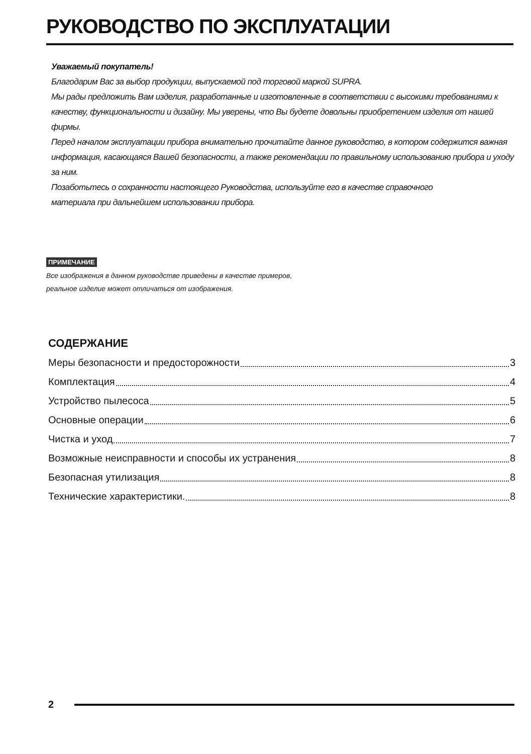РУКОВОДСТВО ПО ЭКСПЛУАТАЦИИ
Уважаемый покупатель!
Благодарим Вас за выбор продукции, выпускаемой под торговой маркой SUPRA.
Мы рады предложить Вам изделия, разработанные и изготовленные в соответствии с высокими требованиями к качеству, функциональности и дизайну. Мы уверены, что Вы будете довольны приобретением изделия от нашей фирмы.
Перед началом эксплуатации прибора внимательно прочитайте данное руководство, в котором содержится важная информация, касающаяся Вашей безопасности, а также рекомендации по правильному использованию прибора и уходу за ним.
Позаботьтесь о сохранности настоящего Руководства, используйте его в качестве справочного
материала при дальнейшем использовании прибора.
ПРИМЕЧАНИЕ
Все изображения в данном руководстве приведены в качестве примеров,
реальное изделие может отличаться от изображения.
СОДЕРЖАНИЕ
Меры безопасности и предосторожности 3
Комплектация 4
Устройство пылесоса 5
Основные операции 6
Чистка и уход 7
Возможные неисправности и способы их устранения 8
Безопасная утилизация 8
Технические характеристики. 8
2